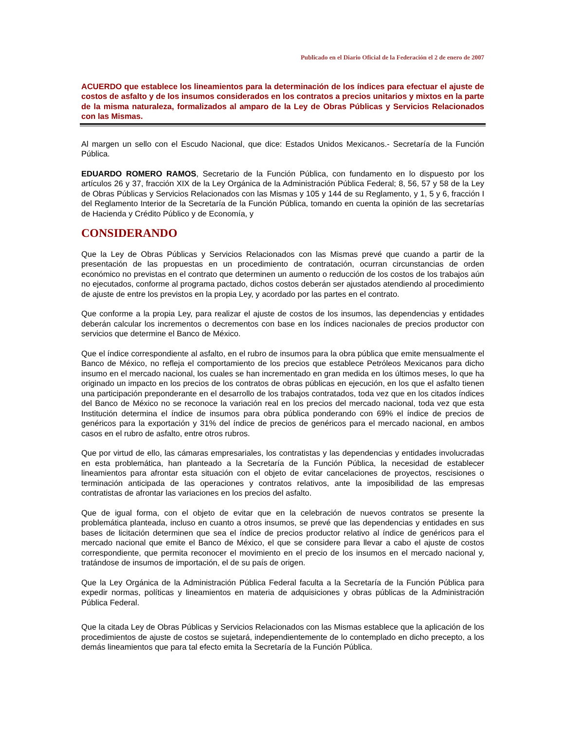Publicado en el Diario Oficial de la Federación el 2 de enero de 2007
ACUERDO que establece los lineamientos para la determinación de los índices para efectuar el ajuste de costos de asfalto y de los insumos considerados en los contratos a precios unitarios y mixtos en la parte de la misma naturaleza, formalizados al amparo de la Ley de Obras Públicas y Servicios Relacionados con las Mismas.
Al margen un sello con el Escudo Nacional, que dice: Estados Unidos Mexicanos.- Secretaría de la Función Pública.
EDUARDO ROMERO RAMOS, Secretario de la Función Pública, con fundamento en lo dispuesto por los artículos 26 y 37, fracción XIX de la Ley Orgánica de la Administración Pública Federal; 8, 56, 57 y 58 de la Ley de Obras Públicas y Servicios Relacionados con las Mismas y 105 y 144 de su Reglamento, y 1, 5 y 6, fracción I del Reglamento Interior de la Secretaría de la Función Pública, tomando en cuenta la opinión de las secretarías de Hacienda y Crédito Público y de Economía, y
CONSIDERANDO
Que la Ley de Obras Públicas y Servicios Relacionados con las Mismas prevé que cuando a partir de la presentación de las propuestas en un procedimiento de contratación, ocurran circunstancias de orden económico no previstas en el contrato que determinen un aumento o reducción de los costos de los trabajos aún no ejecutados, conforme al programa pactado, dichos costos deberán ser ajustados atendiendo al procedimiento de ajuste de entre los previstos en la propia Ley, y acordado por las partes en el contrato.
Que conforme a la propia Ley, para realizar el ajuste de costos de los insumos, las dependencias y entidades deberán calcular los incrementos o decrementos con base en los índices nacionales de precios productor con servicios que determine el Banco de México.
Que el índice correspondiente al asfalto, en el rubro de insumos para la obra pública que emite mensualmente el Banco de México, no refleja el comportamiento de los precios que establece Petróleos Mexicanos para dicho insumo en el mercado nacional, los cuales se han incrementado en gran medida en los últimos meses, lo que ha originado un impacto en los precios de los contratos de obras públicas en ejecución, en los que el asfalto tienen una participación preponderante en el desarrollo de los trabajos contratados, toda vez que en los citados índices del Banco de México no se reconoce la variación real en los precios del mercado nacional, toda vez que esta Institución determina el índice de insumos para obra pública ponderando con 69% el índice de precios de genéricos para la exportación y 31% del índice de precios de genéricos para el mercado nacional, en ambos casos en el rubro de asfalto, entre otros rubros.
Que por virtud de ello, las cámaras empresariales, los contratistas y las dependencias y entidades involucradas en esta problemática, han planteado a la Secretaría de la Función Pública, la necesidad de establecer lineamientos para afrontar esta situación con el objeto de evitar cancelaciones de proyectos, rescisiones o terminación anticipada de las operaciones y contratos relativos, ante la imposibilidad de las empresas contratistas de afrontar las variaciones en los precios del asfalto.
Que de igual forma, con el objeto de evitar que en la celebración de nuevos contratos se presente la problemática planteada, incluso en cuanto a otros insumos, se prevé que las dependencias y entidades en sus bases de licitación determinen que sea el índice de precios productor relativo al índice de genéricos para el mercado nacional que emite el Banco de México, el que se considere para llevar a cabo el ajuste de costos correspondiente, que permita reconocer el movimiento en el precio de los insumos en el mercado nacional y, tratándose de insumos de importación, el de su país de origen.
Que la Ley Orgánica de la Administración Pública Federal faculta a la Secretaría de la Función Pública para expedir normas, políticas y lineamientos en materia de adquisiciones y obras públicas de la Administración Pública Federal.
Que la citada Ley de Obras Públicas y Servicios Relacionados con las Mismas establece que la aplicación de los procedimientos de ajuste de costos se sujetará, independientemente de lo contemplado en dicho precepto, a los demás lineamientos que para tal efecto emita la Secretaría de la Función Pública.